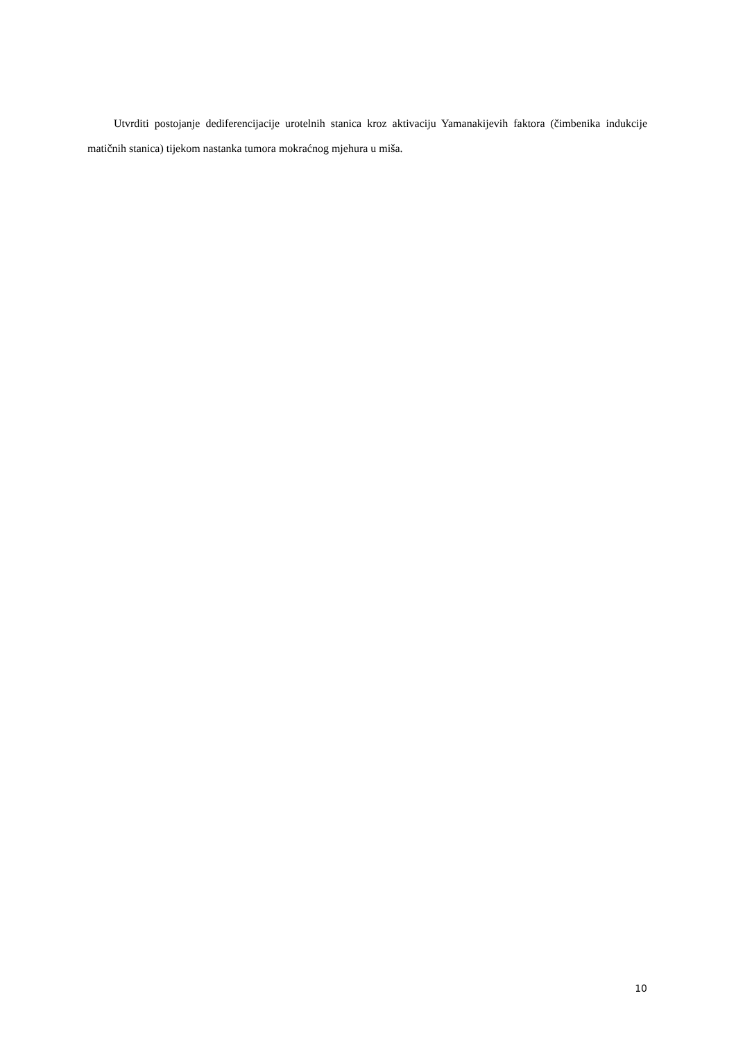Utvrditi postojanje dediferencijacije urotelnih stanica kroz aktivaciju Yamanakijevih faktora (čimbenika indukcije matičnih stanica) tijekom nastanka tumora mokraćnog mjehura u miša.
10